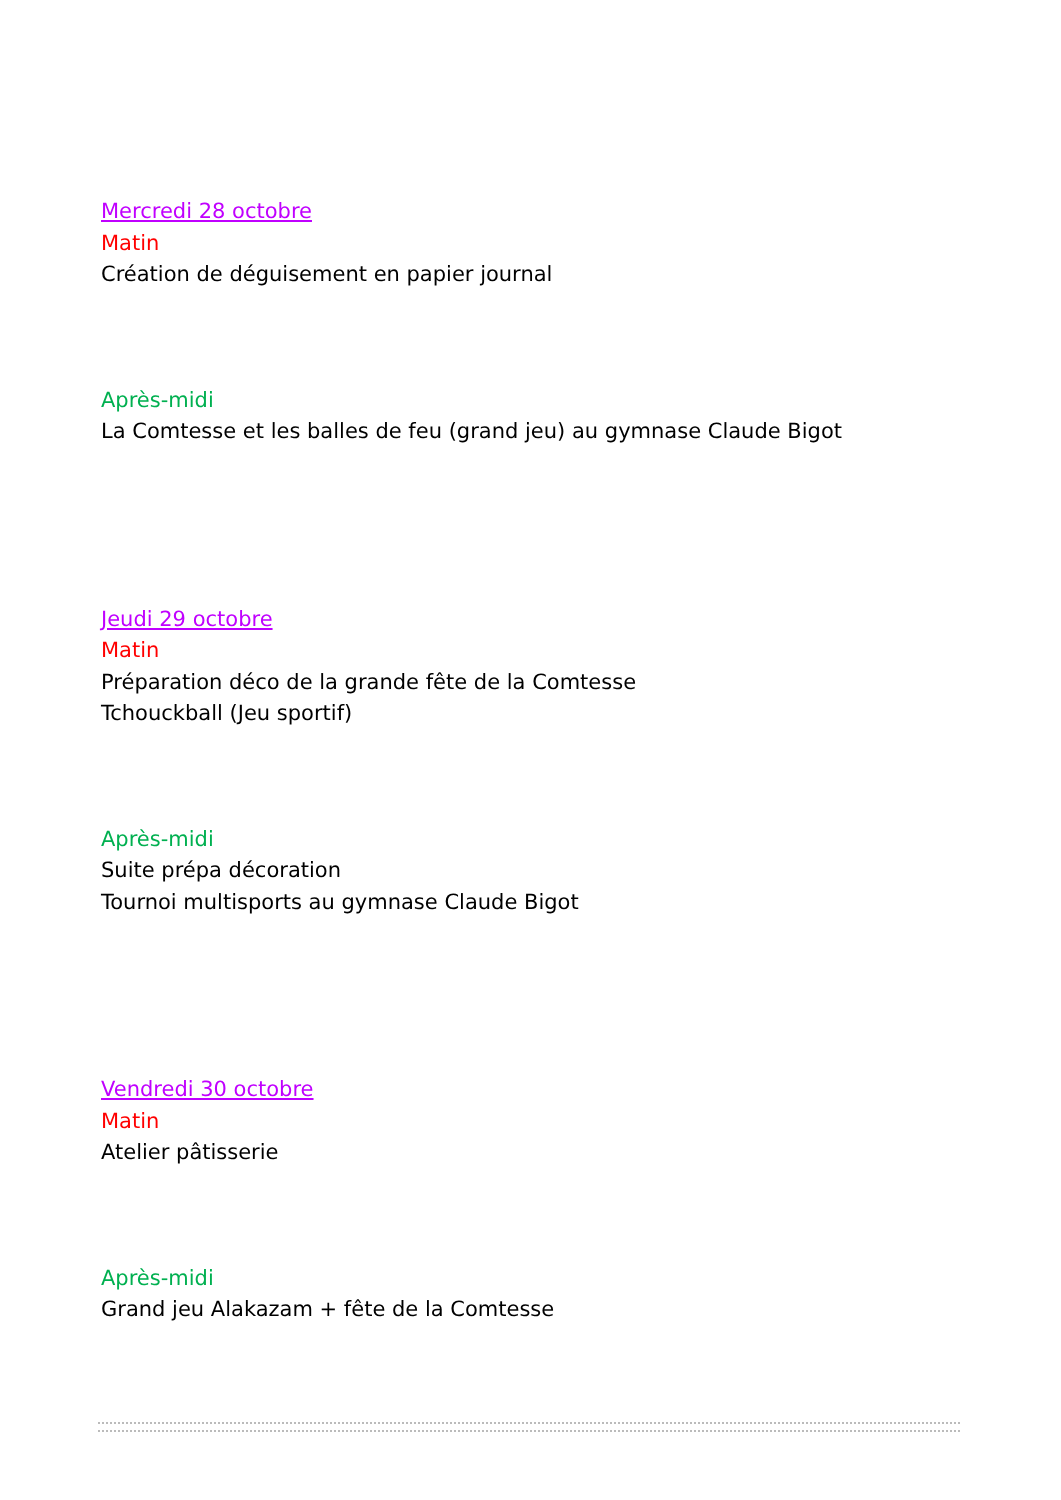Mercredi 28 octobre
Matin
Création de déguisement en papier journal
Après-midi
La Comtesse et les balles de feu (grand jeu) au gymnase Claude Bigot
Jeudi 29 octobre
Matin
Préparation déco de la grande fête de la Comtesse
Tchouckball (Jeu sportif)
Après-midi
Suite prépa décoration
Tournoi multisports au gymnase Claude Bigot
Vendredi 30 octobre
Matin
Atelier pâtisserie
Après-midi
Grand jeu Alakazam + fête de la Comtesse